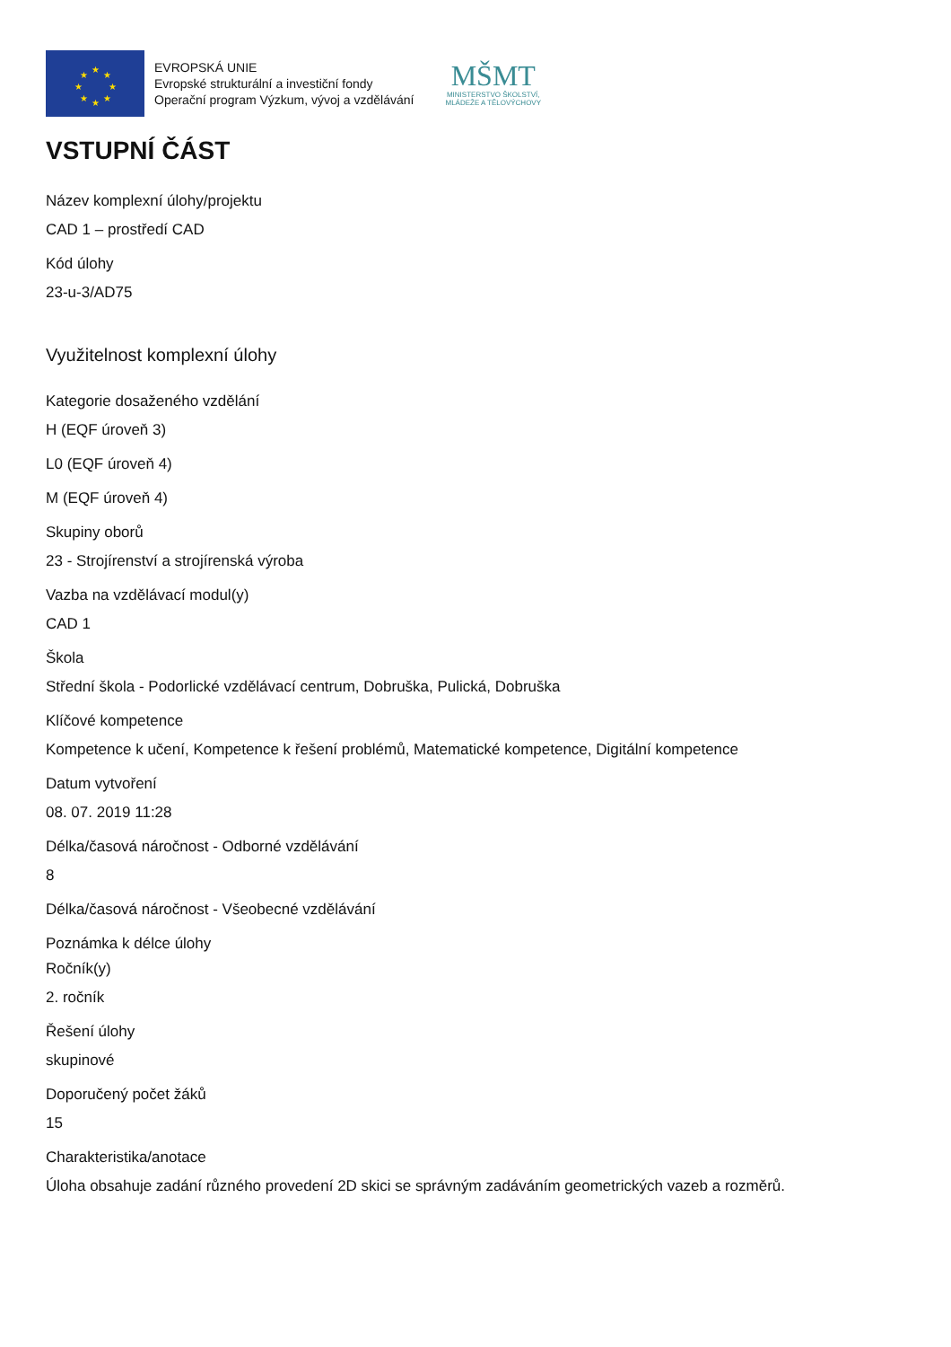★
★
★
★
★
★
★
★
EVROPSKÁ UNIE
Evropské strukturální a investiční fondy
Operační program Výzkum, vývoj a vzdělávání
MŠMT
MINISTERSTVO ŠKOLSTVÍ,
MLÁDEŽE A TĚLOVÝCHOVY
VSTUPNÍ ČÁST
Název komplexní úlohy/projektu
CAD 1 – prostředí CAD
Kód úlohy
23-u-3/AD75
Využitelnost komplexní úlohy
Kategorie dosaženého vzdělání
H (EQF úroveň 3)
L0 (EQF úroveň 4)
M (EQF úroveň 4)
Skupiny oborů
23 - Strojírenství a strojírenská výroba
Vazba na vzdělávací modul(y)
CAD 1
Škola
Střední škola - Podorlické vzdělávací centrum, Dobruška, Pulická, Dobruška
Klíčové kompetence
Kompetence k učení, Kompetence k řešení problémů, Matematické kompetence, Digitální kompetence
Datum vytvoření
08. 07. 2019 11:28
Délka/časová náročnost - Odborné vzdělávání
8
Délka/časová náročnost - Všeobecné vzdělávání
Poznámka k délce úlohy
Ročník(y)
2. ročník
Řešení úlohy
skupinové
Doporučený počet žáků
15
Charakteristika/anotace
Úloha obsahuje zadání různého provedení 2D skici se správným zadáváním geometrických vazeb a rozměrů.